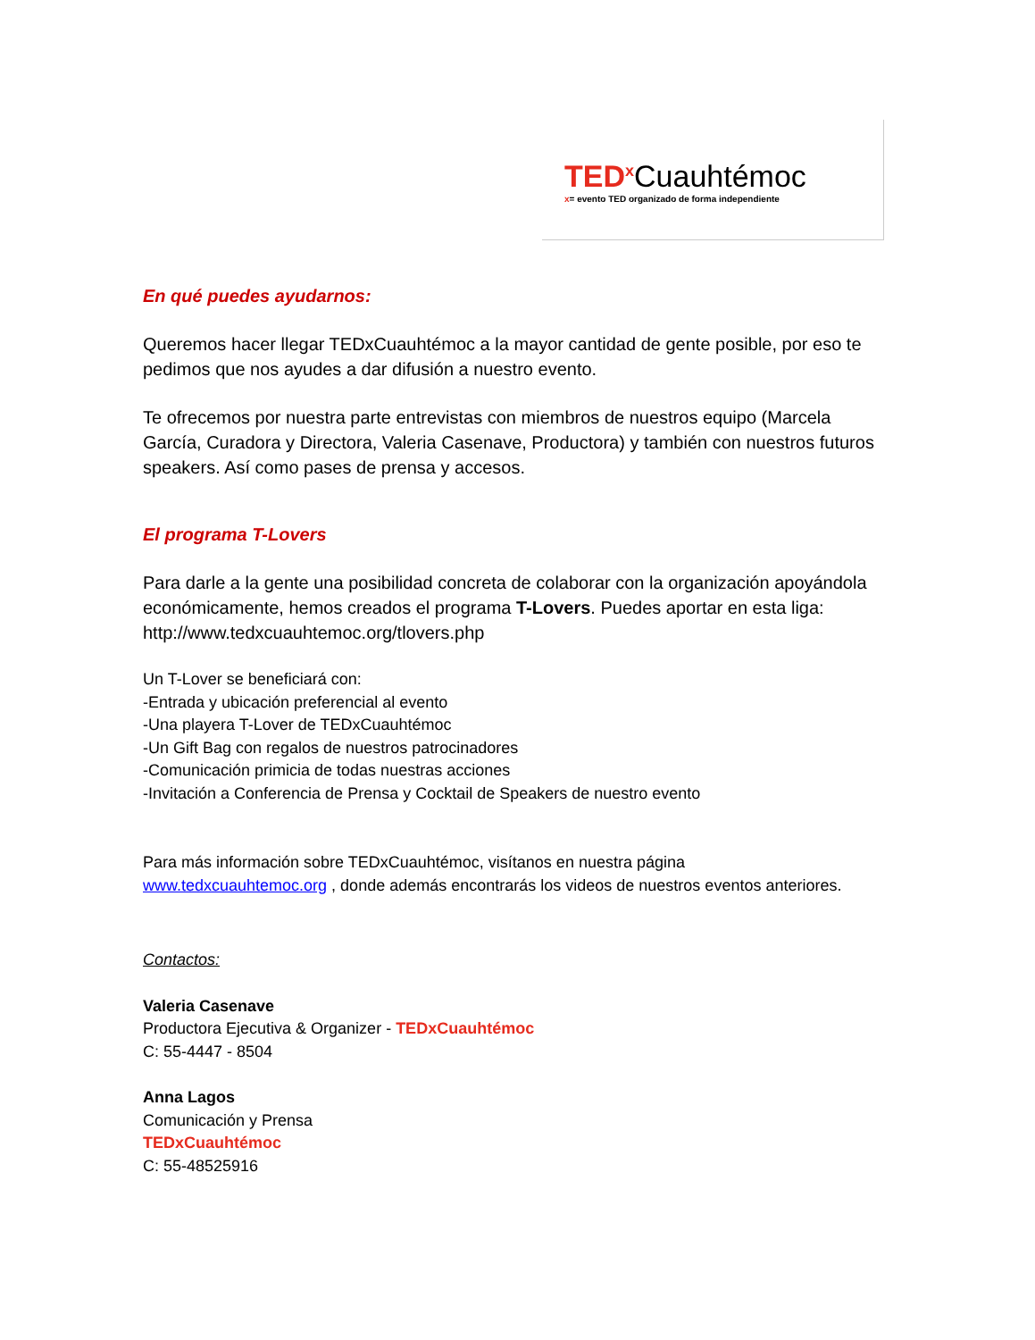TED<sup>x</sup> Cuauhtémoc
x= evento TED organizado de forma independiente
En qué puedes ayudarnos:
Queremos hacer llegar TEDxCuauhtémoc a la mayor cantidad de gente posible, por eso te pedimos que nos ayudes a dar difusión a nuestro evento.
Te ofrecemos por nuestra parte entrevistas con miembros de nuestros equipo (Marcela García, Curadora y Directora, Valeria Casenave, Productora) y también con nuestros futuros speakers. Así como pases de prensa y accesos.
El programa T-Lovers
Para darle a la gente una posibilidad concreta de colaborar con la organización apoyándola económicamente, hemos creados el programa T-Lovers. Puedes aportar en esta liga: http://www.tedxcuauhtemoc.org/tlovers.php
Un T-Lover se beneficiará con:
-Entrada y ubicación preferencial al evento
-Una playera T-Lover de TEDxCuauhtémoc
-Un Gift Bag con regalos de nuestros patrocinadores
-Comunicación primicia de todas nuestras acciones
-Invitación a Conferencia de Prensa y Cocktail de Speakers de nuestro evento
Para más información sobre TEDxCuauhtémoc, visítanos en nuestra página
www.tedxcuauhtemoc.org , donde además encontrarás los videos de nuestros eventos anteriores.
Contactos:
Valeria Casenave
Productora Ejecutiva & Organizer - TEDxCuauhtémoc
C: 55-4447 - 8504
Anna Lagos
Comunicación y Prensa
TEDxCuauhtémoc
C: 55-48525916